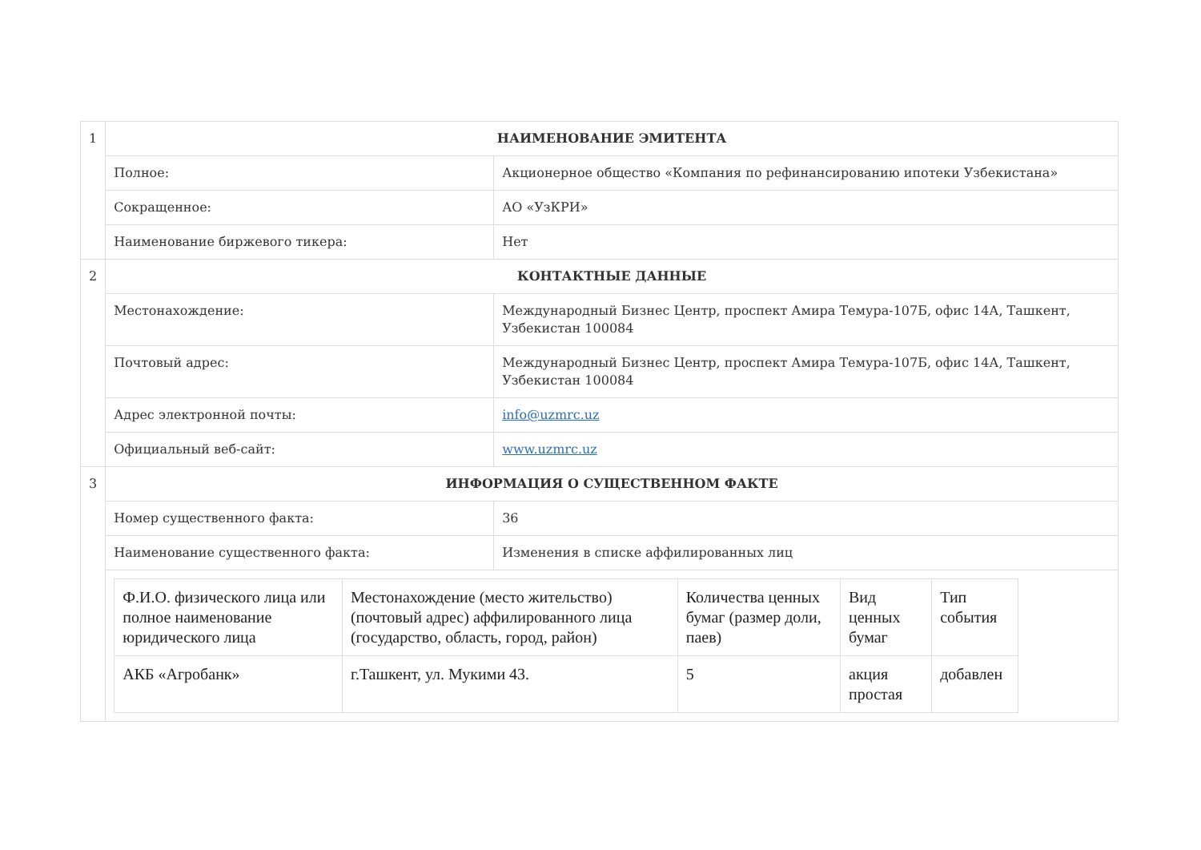| 1 | НАИМЕНОВАНИЕ ЭМИТЕНТА | |
| | Полное: | Акционерное общество «Компания по рефинансированию ипотеки Узбекистана» |
| | Сокращенное: | АО «УзКРИ» |
| | Наименование биржевого тикера: | Нет |
| 2 | КОНТАКТНЫЕ ДАННЫЕ | |
| | Местонахождение: | Международный Бизнес Центр, проспект Амира Темура-107Б, офис 14А, Ташкент, Узбекистан 100084 |
| | Почтовый адрес: | Международный Бизнес Центр, проспект Амира Темура-107Б, офис 14А, Ташкент, Узбекистан 100084 |
| | Адрес электронной почты: | info@uzmrc.uz |
| | Официальный веб-сайт: | www.uzmrc.uz |
| 3 | ИНФОРМАЦИЯ О СУЩЕСТВЕННОМ ФАКТЕ | |
| | Номер существенного факта: | 36 |
| | Наименование существенного факта: | Изменения в списке аффилированных лиц |
| | / Ф.И.О. физического лица или полное наименование юридического лица / Местонахождение (место жительство) (почтовый адрес) аффилированного лица (государство, область, город, район) / Количества ценных бумаг (размер доли, паев) / Вид ценных бумаг / Тип события / / --- / --- / --- / --- / --- / / АКБ «Агробанк» / г.Ташкент, ул. Мукими 43. / 5 / акция простая / добавлен / | |